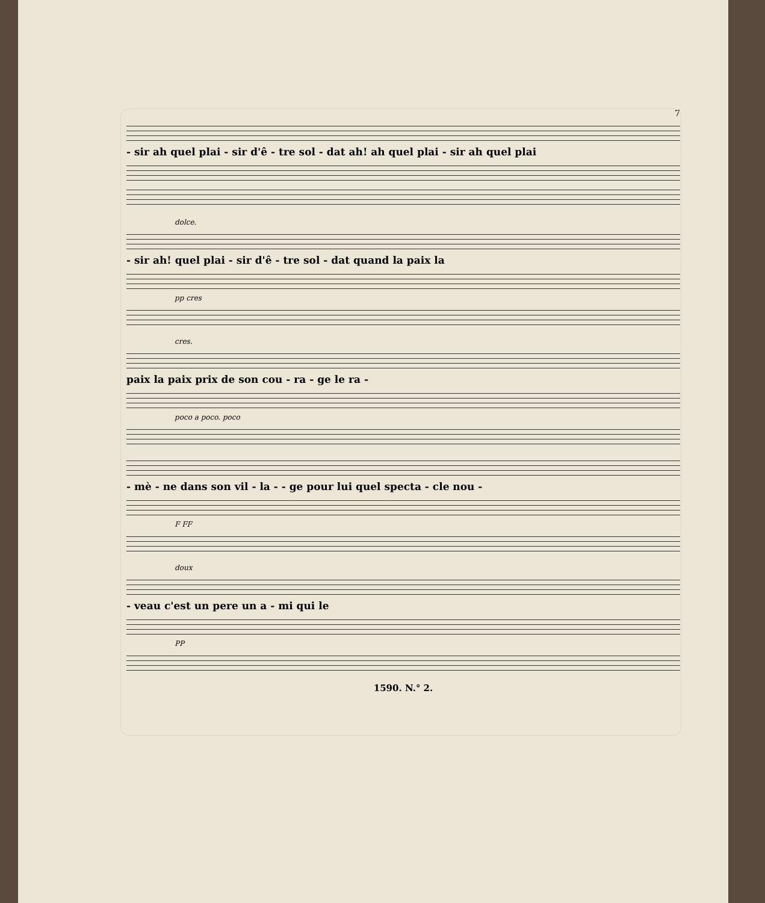7
- sir ah quel plai - sir d'ê - tre sol - dat ah! ah quel plai - sir ah quel plai
dolce.
- sir ah! quel plai - sir d'ê - tre sol - dat quand la paix la
pp cres
cres.
paix la paix prix de son cou - ra - ge le ra -
poco a poco. poco
- mè - ne dans son vil - la - - ge pour lui quel specta - cle nou -
F FF
doux
- veau c'est un pere un a - mi qui le
PP
1590. N.° 2.